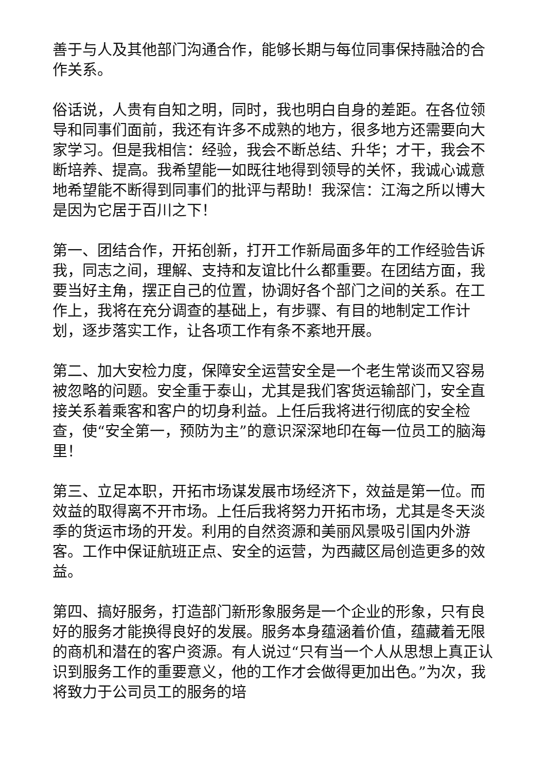善于与人及其他部门沟通合作，能够长期与每位同事保持融洽的合作关系。
俗话说，人贵有自知之明，同时，我也明白自身的差距。在各位领导和同事们面前，我还有许多不成熟的地方，很多地方还需要向大家学习。但是我相信：经验，我会不断总结、升华；才干，我会不断培养、提高。我希望能一如既往地得到领导的关怀，我诚心诚意地希望能不断得到同事们的批评与帮助！我深信：江海之所以博大是因为它居于百川之下！
第一、团结合作，开拓创新，打开工作新局面多年的工作经验告诉我，同志之间，理解、支持和友谊比什么都重要。在团结方面，我要当好主角，摆正自己的位置，协调好各个部门之间的关系。在工作上，我将在充分调查的基础上，有步骤、有目的地制定工作计划，逐步落实工作，让各项工作有条不紊地开展。
第二、加大安检力度，保障安全运营安全是一个老生常谈而又容易被忽略的问题。安全重于泰山，尤其是我们客货运输部门，安全直接关系着乘客和客户的切身利益。上任后我将进行彻底的安全检查，使“安全第一，预防为主”的意识深深地印在每一位员工的脑海里！
第三、立足本职，开拓市场谋发展市场经济下，效益是第一位。而效益的取得离不开市场。上任后我将努力开拓市场，尤其是冬天淡季的货运市场的开发。利用的自然资源和美丽风景吸引国内外游客。工作中保证航班正点、安全的运营，为西藏区局创造更多的效益。
第四、搞好服务，打造部门新形象服务是一个企业的形象，只有良好的服务才能换得良好的发展。服务本身蕴涵着价值，蕴藏着无限的商机和潜在的客户资源。有人说过“只有当一个人从思想上真正认识到服务工作的重要意义，他的工作才会做得更加出色。”为次，我将致力于公司员工的服务的培